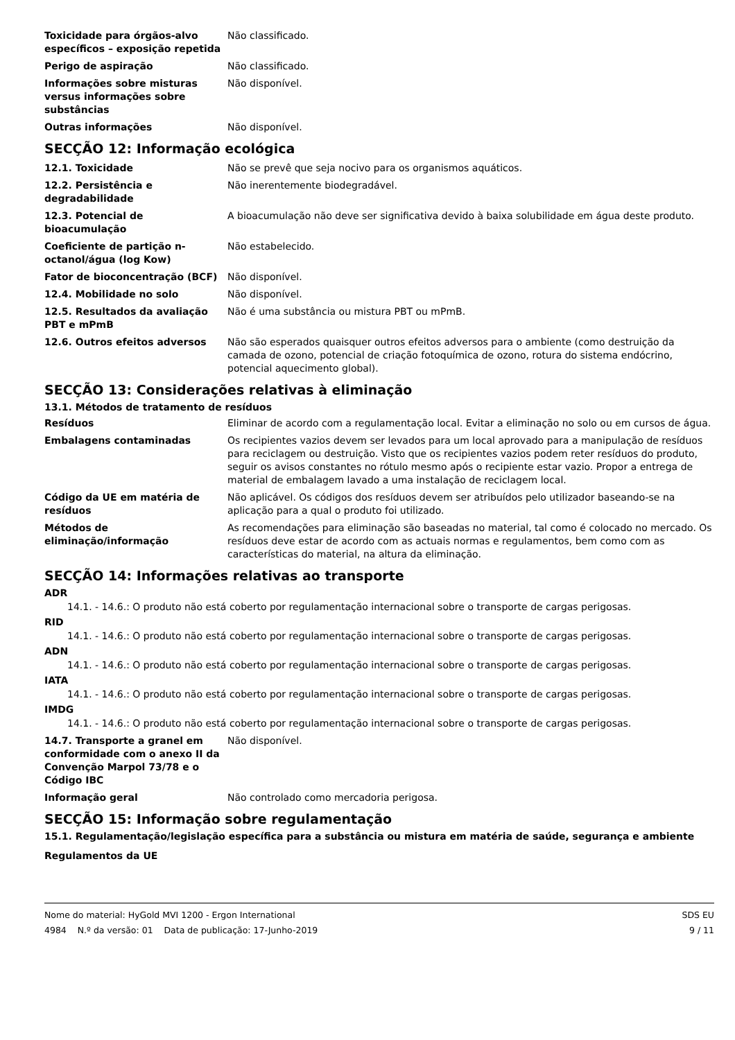| Toxicidade para órgãos-alvo específicos – exposição repetida | Não classificado. |
| Perigo de aspiração | Não classificado. |
| Informações sobre misturas versus informações sobre substâncias | Não disponível. |
| Outras informações | Não disponível. |
SECÇÃO 12: Informação ecológica
| 12.1. Toxicidade | Não se prevê que seja nocivo para os organismos aquáticos. |
| 12.2. Persistência e degradabilidade | Não inerentemente biodegradável. |
| 12.3. Potencial de bioacumulação | A bioacumulação não deve ser significativa devido à baixa solubilidade em água deste produto. |
| Coeficiente de partição n-octanol/água (log Kow) | Não estabelecido. |
| Fator de bioconcentração (BCF) | Não disponível. |
| 12.4. Mobilidade no solo | Não disponível. |
| 12.5. Resultados da avaliação PBT e mPmB | Não é uma substância ou mistura PBT ou mPmB. |
| 12.6. Outros efeitos adversos | Não são esperados quaisquer outros efeitos adversos para o ambiente (como destruição da camada de ozono, potencial de criação fotoquímica de ozono, rotura do sistema endócrino, potencial aquecimento global). |
SECÇÃO 13: Considerações relativas à eliminação
13.1. Métodos de tratamento de resíduos
| Resíduos | Eliminar de acordo com a regulamentação local. Evitar a eliminação no solo ou em cursos de água. |
| Embalagens contaminadas | Os recipientes vazios devem ser levados para um local aprovado para a manipulação de resíduos para reciclagem ou destruição. Visto que os recipientes vazios podem reter resíduos do produto, seguir os avisos constantes no rótulo mesmo após o recipiente estar vazio. Propor a entrega de material de embalagem lavado a uma instalação de reciclagem local. |
| Código da UE em matéria de resíduos | Não aplicável. Os códigos dos resíduos devem ser atribuídos pelo utilizador baseando-se na aplicação para a qual o produto foi utilizado. |
| Métodos de eliminação/informação | As recomendações para eliminação são baseadas no material, tal como é colocado no mercado. Os resíduos deve estar de acordo com as actuais normas e regulamentos, bem como com as características do material, na altura da eliminação. |
SECÇÃO 14: Informações relativas ao transporte
ADR
14.1. - 14.6.: O produto não está coberto por regulamentação internacional sobre o transporte de cargas perigosas.
RID
14.1. - 14.6.: O produto não está coberto por regulamentação internacional sobre o transporte de cargas perigosas.
ADN
14.1. - 14.6.: O produto não está coberto por regulamentação internacional sobre o transporte de cargas perigosas.
IATA
14.1. - 14.6.: O produto não está coberto por regulamentação internacional sobre o transporte de cargas perigosas.
IMDG
14.1. - 14.6.: O produto não está coberto por regulamentação internacional sobre o transporte de cargas perigosas.
| 14.7. Transporte a granel em conformidade com o anexo II da Convenção Marpol 73/78 e o Código IBC | Não disponível. |
| Informação geral | Não controlado como mercadoria perigosa. |
SECÇÃO 15: Informação sobre regulamentação
15.1. Regulamentação/legislação específica para a substância ou mistura em matéria de saúde, segurança e ambiente
Regulamentos da UE
Nome do material: HyGold MVI 1200 - Ergon International
4984 N.º da versão: 01 Data de publicação: 17-Junho-2019
SDS EU
9 / 11